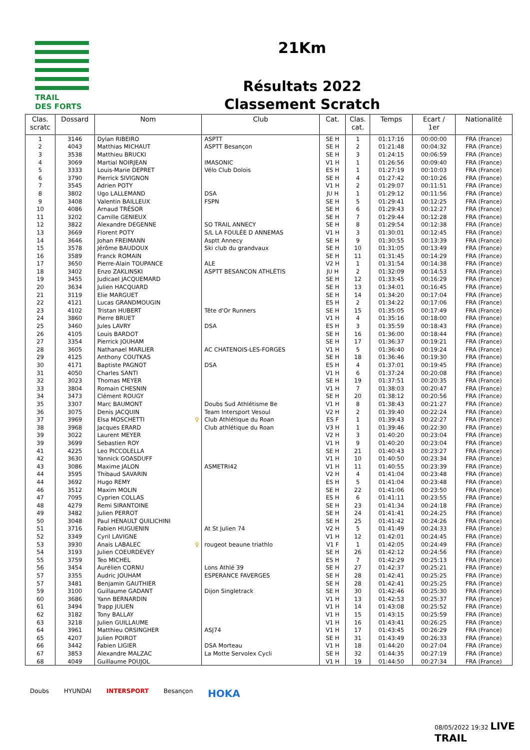TRAIL
DES FORTS
21Km
Résultats 2022
Classement Scratch
| Clas. scratc | Dossard | Nom | Club | Cat. | Clas. cat. | Temps | Ecart / 1er | Nationalité |
| --- | --- | --- | --- | --- | --- | --- | --- | --- |
| 1 | 3146 | Dylan RIBEIRO | ASPTT | SE H | 1 | 01:17:16 | 00:00:00 | FRA (France) |
| 2 | 4043 | Matthias MICHAUT | ASPTT Besançon | SE H | 2 | 01:21:48 | 00:04:32 | FRA (France) |
| 3 | 3538 | Matthieu BRUCKI | | SE H | 3 | 01:24:15 | 00:06:59 | FRA (France) |
| 4 | 3069 | Martial NOIRJEAN | IMASONIC | V1 H | 1 | 01:26:56 | 00:09:40 | FRA (France) |
| 5 | 3333 | Louis-Marie DEPRET | Vélo Club Dolois | ES H | 1 | 01:27:19 | 00:10:03 | FRA (France) |
| 6 | 3790 | Pierrick SIVIGNON | | SE H | 4 | 01:27:42 | 00:10:26 | FRA (France) |
| 7 | 3545 | Adrien POTY | | V1 H | 2 | 01:29:07 | 00:11:51 | FRA (France) |
| 8 | 3802 | Ugo LALLEMAND | DSA | JU H | 1 | 01:29:12 | 00:11:56 | FRA (France) |
| 9 | 3408 | Valentin BAILLEUX | FSPN | SE H | 5 | 01:29:41 | 00:12:25 | FRA (France) |
| 10 | 4086 | Arnaud TRÉSOR | | SE H | 6 | 01:29:43 | 00:12:27 | FRA (France) |
| 11 | 3202 | Camille GENIEUX | | SE H | 7 | 01:29:44 | 00:12:28 | FRA (France) |
| 12 | 3822 | Alexandre DEGENNE | SO TRAIL ANNECY | SE H | 8 | 01:29:54 | 00:12:38 | FRA (France) |
| 13 | 3669 | Florent POTY | S/L LA FOULÉE D ANNEMAS | V1 H | 3 | 01:30:01 | 00:12:45 | FRA (France) |
| 14 | 3646 | Johan FREIMANN | Asptt Annecy | SE H | 9 | 01:30:55 | 00:13:39 | FRA (France) |
| 15 | 3578 | Jérôme BAUDOUX | Ski club du grandvaux | SE H | 10 | 01:31:05 | 00:13:49 | FRA (France) |
| 16 | 3589 | Franck ROMAIN | | SE H | 11 | 01:31:45 | 00:14:29 | FRA (France) |
| 17 | 3650 | Pierre-Alain TOUPANCE | ALE | V2 H | 1 | 01:31:54 | 00:14:38 | FRA (France) |
| 18 | 3402 | Enzo ZAKLINSKI | ASPTT BESANCON ATHLÉTIS | JU H | 2 | 01:32:09 | 00:14:53 | FRA (France) |
| 19 | 3455 | Judicael JACQUEMARD | | SE H | 12 | 01:33:45 | 00:16:29 | FRA (France) |
| 20 | 3634 | Julien HACQUARD | | SE H | 13 | 01:34:01 | 00:16:45 | FRA (France) |
| 21 | 3119 | Elie MARGUET | | SE H | 14 | 01:34:20 | 00:17:04 | FRA (France) |
| 22 | 4121 | Lucas GRANDMOUGIN | | ES H | 2 | 01:34:22 | 00:17:06 | FRA (France) |
| 23 | 4102 | Tristan HUBERT | Tête d'Or Runners | SE H | 15 | 01:35:05 | 00:17:49 | FRA (France) |
| 24 | 3860 | Pierre BRUET | | V1 H | 4 | 01:35:16 | 00:18:00 | FRA (France) |
| 25 | 3460 | Jules LAVRY | DSA | ES H | 3 | 01:35:59 | 00:18:43 | FRA (France) |
| 26 | 4105 | Louis BARDOT | | SE H | 16 | 01:36:00 | 00:18:44 | FRA (France) |
| 27 | 3354 | Pierrick JOUHAM | | SE H | 17 | 01:36:37 | 00:19:21 | FRA (France) |
| 28 | 3605 | Nathanael MARLIER | AC CHATENOIS-LES-FORGES | V1 H | 5 | 01:36:40 | 00:19:24 | FRA (France) |
| 29 | 4125 | Anthony COUTKAS | | SE H | 18 | 01:36:46 | 00:19:30 | FRA (France) |
| 30 | 4171 | Baptiste PAGNOT | DSA | ES H | 4 | 01:37:01 | 00:19:45 | FRA (France) |
| 31 | 4050 | Charles SANTI | | V1 H | 6 | 01:37:24 | 00:20:08 | FRA (France) |
| 32 | 3023 | Thomas MEYER | | SE H | 19 | 01:37:51 | 00:20:35 | FRA (France) |
| 33 | 3804 | Romain CHESNIN | | V1 H | 7 | 01:38:03 | 00:20:47 | FRA (France) |
| 34 | 3473 | Clément ROUGY | | SE H | 20 | 01:38:12 | 00:20:56 | FRA (France) |
| 35 | 3307 | Marc BAUMONT | Doubs Sud Athlétisme Be | V1 H | 8 | 01:38:43 | 00:21:27 | FRA (France) |
| 36 | 3075 | Denis JACQUIN | Team Intersport Vesoul | V2 H | 2 | 01:39:40 | 00:22:24 | FRA (France) |
| 37 | 3969 | Elsa MOSCHETTI ♀ | Club Athlétique du Roan | ES F | 1 | 01:39:43 | 00:22:27 | FRA (France) |
| 38 | 3968 | Jacques ERARD | Club athlétique du Roan | V3 H | 1 | 01:39:46 | 00:22:30 | FRA (France) |
| 39 | 3022 | Laurent MEYER | | V2 H | 3 | 01:40:20 | 00:23:04 | FRA (France) |
| 39 | 3699 | Sebastien ROY | | V1 H | 9 | 01:40:20 | 00:23:04 | FRA (France) |
| 41 | 4225 | Leo PICCOLELLA | | SE H | 21 | 01:40:43 | 00:23:27 | FRA (France) |
| 42 | 3630 | Yannick GOASDUFF | | V1 H | 10 | 01:40:50 | 00:23:34 | FRA (France) |
| 43 | 3086 | Maxime JALON | ASMETRI42 | V1 H | 11 | 01:40:55 | 00:23:39 | FRA (France) |
| 44 | 3595 | Thibaud SAVARIN | | V2 H | 4 | 01:41:04 | 00:23:48 | FRA (France) |
| 44 | 3692 | Hugo REMY | | ES H | 5 | 01:41:04 | 00:23:48 | FRA (France) |
| 46 | 3512 | Maxim MOLIN | | SE H | 22 | 01:41:06 | 00:23:50 | FRA (France) |
| 47 | 7095 | Cyprien COLLAS | | ES H | 6 | 01:41:11 | 00:23:55 | FRA (France) |
| 48 | 4279 | Remi SIRANTOINE | | SE H | 23 | 01:41:34 | 00:24:18 | FRA (France) |
| 49 | 3482 | Julien PERROT | | SE H | 24 | 01:41:41 | 00:24:25 | FRA (France) |
| 50 | 3048 | Paul HENAULT QUILICHINI | | SE H | 25 | 01:41:42 | 00:24:26 | FRA (France) |
| 51 | 3716 | Fabien HUGUENIN | At St Julien 74 | V2 H | 5 | 01:41:49 | 00:24:33 | FRA (France) |
| 52 | 3349 | Cyril LAVIGNE | | V1 H | 12 | 01:42:01 | 00:24:45 | FRA (France) |
| 53 | 3930 | Anais LABALEC ♀ | rougeot beaune triathlo | V1 F | 1 | 01:42:05 | 00:24:49 | FRA (France) |
| 54 | 3193 | Julien COEURDEVEY | | SE H | 26 | 01:42:12 | 00:24:56 | FRA (France) |
| 55 | 3759 | Teo MICHEL | | ES H | 7 | 01:42:29 | 00:25:13 | FRA (France) |
| 56 | 3454 | Aurélien CORNU | Lons Athlé 39 | SE H | 27 | 01:42:37 | 00:25:21 | FRA (France) |
| 57 | 3355 | Audric JOUHAM | ESPERANCE FAVERGES | SE H | 28 | 01:42:41 | 00:25:25 | FRA (France) |
| 57 | 3481 | Benjamin GAUTHIER | | SE H | 28 | 01:42:41 | 00:25:25 | FRA (France) |
| 59 | 3100 | Guillaume GADANT | Dijon Singletrack | SE H | 30 | 01:42:46 | 00:25:30 | FRA (France) |
| 60 | 3686 | Yann BERNARDIN | | V1 H | 13 | 01:42:53 | 00:25:37 | FRA (France) |
| 61 | 3494 | Trapp JULIEN | | V1 H | 14 | 01:43:08 | 00:25:52 | FRA (France) |
| 62 | 3182 | Tony BALLAY | | V1 H | 15 | 01:43:15 | 00:25:59 | FRA (France) |
| 63 | 3218 | Julien GUILLAUME | | V1 H | 16 | 01:43:41 | 00:26:25 | FRA (France) |
| 64 | 3961 | Matthieu ORSINGHER | ASJ74 | V1 H | 17 | 01:43:45 | 00:26:29 | FRA (France) |
| 65 | 4207 | Julien POIROT | | SE H | 31 | 01:43:49 | 00:26:33 | FRA (France) |
| 66 | 3442 | Fabien LIGIER | DSA Morteau | V1 H | 18 | 01:44:20 | 00:27:04 | FRA (France) |
| 67 | 3853 | Alexandre MALZAC | La Motte Servolex Cycli | SE H | 32 | 01:44:35 | 00:27:19 | FRA (France) |
| 68 | 4049 | Guillaume POUJOL | | V1 H | 19 | 01:44:50 | 00:27:34 | FRA (France) |
Doubs HYUNDAI INTERSPORT Besançon HOKA
08/05/2022 19:32 LIVE TRAIL